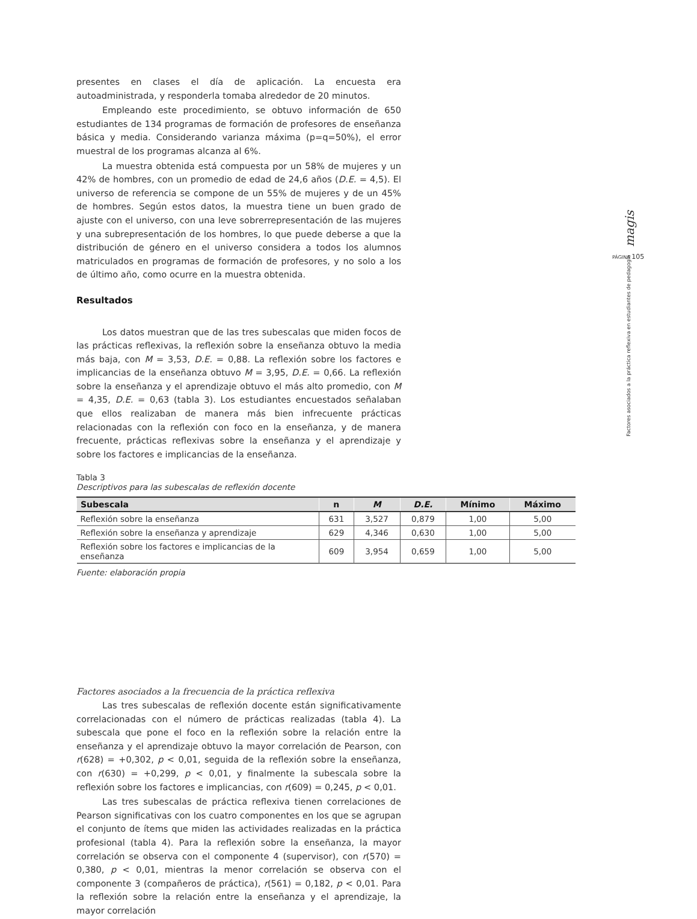presentes en clases el día de aplicación. La encuesta era autoadministrada, y responderla tomaba alrededor de 20 minutos.
Empleando este procedimiento, se obtuvo información de 650 estudiantes de 134 programas de formación de profesores de enseñanza básica y media. Considerando varianza máxima (p=q=50%), el error muestral de los programas alcanza al 6%.
La muestra obtenida está compuesta por un 58% de mujeres y un 42% de hombres, con un promedio de edad de 24,6 años (D.E. = 4,5). El universo de referencia se compone de un 55% de mujeres y de un 45% de hombres. Según estos datos, la muestra tiene un buen grado de ajuste con el universo, con una leve sobrerrepresentación de las mujeres y una subrepresentación de los hombres, lo que puede deberse a que la distribución de género en el universo considera a todos los alumnos matriculados en programas de formación de profesores, y no solo a los de último año, como ocurre en la muestra obtenida.
Resultados
Los datos muestran que de las tres subescalas que miden focos de las prácticas reflexivas, la reflexión sobre la enseñanza obtuvo la media más baja, con M = 3,53, D.E. = 0,88. La reflexión sobre los factores e implicancias de la enseñanza obtuvo M = 3,95, D.E. = 0,66. La reflexión sobre la enseñanza y el aprendizaje obtuvo el más alto promedio, con M = 4,35, D.E. = 0,63 (tabla 3). Los estudiantes encuestados señalaban que ellos realizaban de manera más bien infrecuente prácticas relacionadas con la reflexión con foco en la enseñanza, y de manera frecuente, prácticas reflexivas sobre la enseñanza y el aprendizaje y sobre los factores e implicancias de la enseñanza.
Factores asociados a la frecuencia de la práctica reflexiva
Las tres subescalas de reflexión docente están significativamente correlacionadas con el número de prácticas realizadas (tabla 4). La subescala que pone el foco en la reflexión sobre la relación entre la enseñanza y el aprendizaje obtuvo la mayor correlación de Pearson, con r(628) = +0,302, p < 0,01, seguida de la reflexión sobre la enseñanza, con r(630) = +0,299, p < 0,01, y finalmente la subescala sobre la reflexión sobre los factores e implicancias, con r(609) = 0,245, p < 0,01.
Las tres subescalas de práctica reflexiva tienen correlaciones de Pearson significativas con los cuatro componentes en los que se agrupan el conjunto de ítems que miden las actividades realizadas en la práctica profesional (tabla 4). Para la reflexión sobre la enseñanza, la mayor correlación se observa con el componente 4 (supervisor), con r(570) = 0,380, p < 0,01, mientras la menor correlación se observa con el componente 3 (compañeros de práctica), r(561) = 0,182, p < 0,01. Para la reflexión sobre la relación entre la enseñanza y el aprendizaje, la mayor correlación
Tabla 3
Descriptivos para las subescalas de reflexión docente
| Subescala | n | M | D.E. | Mínimo | Máximo |
| --- | --- | --- | --- | --- | --- |
| Reflexión sobre la enseñanza | 631 | 3,527 | 0,879 | 1,00 | 5,00 |
| Reflexión sobre la enseñanza y aprendizaje | 629 | 4,346 | 0,630 | 1,00 | 5,00 |
| Reflexión sobre los factores e implicancias de la enseñanza | 609 | 3,954 | 0,659 | 1,00 | 5,00 |
Fuente: elaboración propia
PÁGINA 105 magis
Factores asociados a la práctica reflexiva en estudiantes de pedagogía